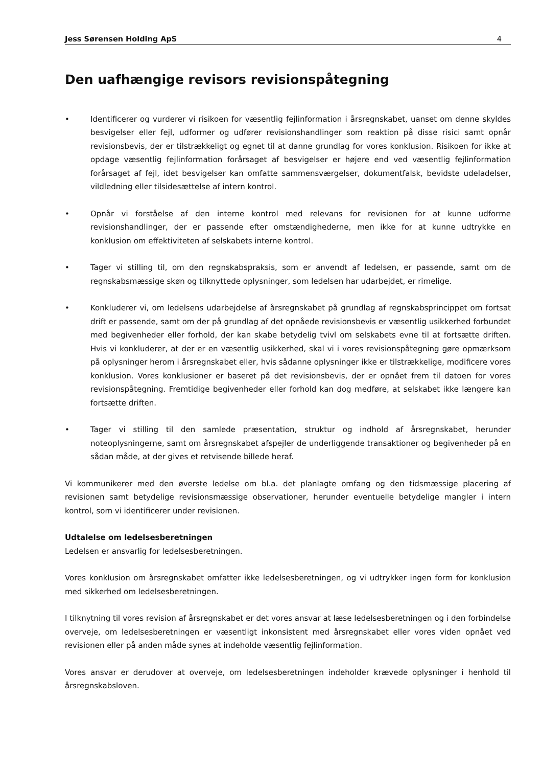Jess Sørensen Holding ApS 4
Den uafhængige revisors revisionspåtegning
• Identificerer og vurderer vi risikoen for væsentlig fejlinformation i årsregnskabet, uanset om denne skyldes besvigelser eller fejl, udformer og udfører revisionshandlinger som reaktion på disse risici samt opnår revisionsbevis, der er tilstrækkeligt og egnet til at danne grundlag for vores konklusion. Risikoen for ikke at opdage væsentlig fejlinformation forårsaget af besvigelser er højere end ved væsentlig fejlinformation forårsaget af fejl, idet besvigelser kan omfatte sammensværgelser, dokumentfalsk, bevidste udeladelser, vildledning eller tilsidesættelse af intern kontrol.
• Opnår vi forståelse af den interne kontrol med relevans for revisionen for at kunne udforme revisionshandlinger, der er passende efter omstændighederne, men ikke for at kunne udtrykke en konklusion om effektiviteten af selskabets interne kontrol.
• Tager vi stilling til, om den regnskabspraksis, som er anvendt af ledelsen, er passende, samt om de regnskabsmæssige skøn og tilknyttede oplysninger, som ledelsen har udarbejdet, er rimelige.
• Konkluderer vi, om ledelsens udarbejdelse af årsregnskabet på grundlag af regnskabsprincippet om fortsat drift er passende, samt om der på grundlag af det opnåede revisionsbevis er væsentlig usikkerhed forbundet med begivenheder eller forhold, der kan skabe betydelig tvivl om selskabets evne til at fortsætte driften. Hvis vi konkluderer, at der er en væsentlig usikkerhed, skal vi i vores revisionspåtegning gøre opmærksom på oplysninger herom i årsregnskabet eller, hvis sådanne oplysninger ikke er tilstrækkelige, modificere vores konklusion. Vores konklusioner er baseret på det revisionsbevis, der er opnået frem til datoen for vores revisionspåtegning. Fremtidige begivenheder eller forhold kan dog medføre, at selskabet ikke længere kan fortsætte driften.
• Tager vi stilling til den samlede præsentation, struktur og indhold af årsregnskabet, herunder noteoplysningerne, samt om årsregnskabet afspejler de underliggende transaktioner og begivenheder på en sådan måde, at der gives et retvisende billede heraf.
Vi kommunikerer med den øverste ledelse om bl.a. det planlagte omfang og den tidsmæssige placering af revisionen samt betydelige revisionsmæssige observationer, herunder eventuelle betydelige mangler i intern kontrol, som vi identificerer under revisionen.
Udtalelse om ledelsesberetningen
Ledelsen er ansvarlig for ledelsesberetningen.
Vores konklusion om årsregnskabet omfatter ikke ledelsesberetningen, og vi udtrykker ingen form for konklusion med sikkerhed om ledelsesberetningen.
I tilknytning til vores revision af årsregnskabet er det vores ansvar at læse ledelsesberetningen og i den forbindelse overveje, om ledelsesberetningen er væsentligt inkonsistent med årsregnskabet eller vores viden opnået ved revisionen eller på anden måde synes at indeholde væsentlig fejlinformation.
Vores ansvar er derudover at overveje, om ledelsesberetningen indeholder krævede oplysninger i henhold til årsregnskabsloven.